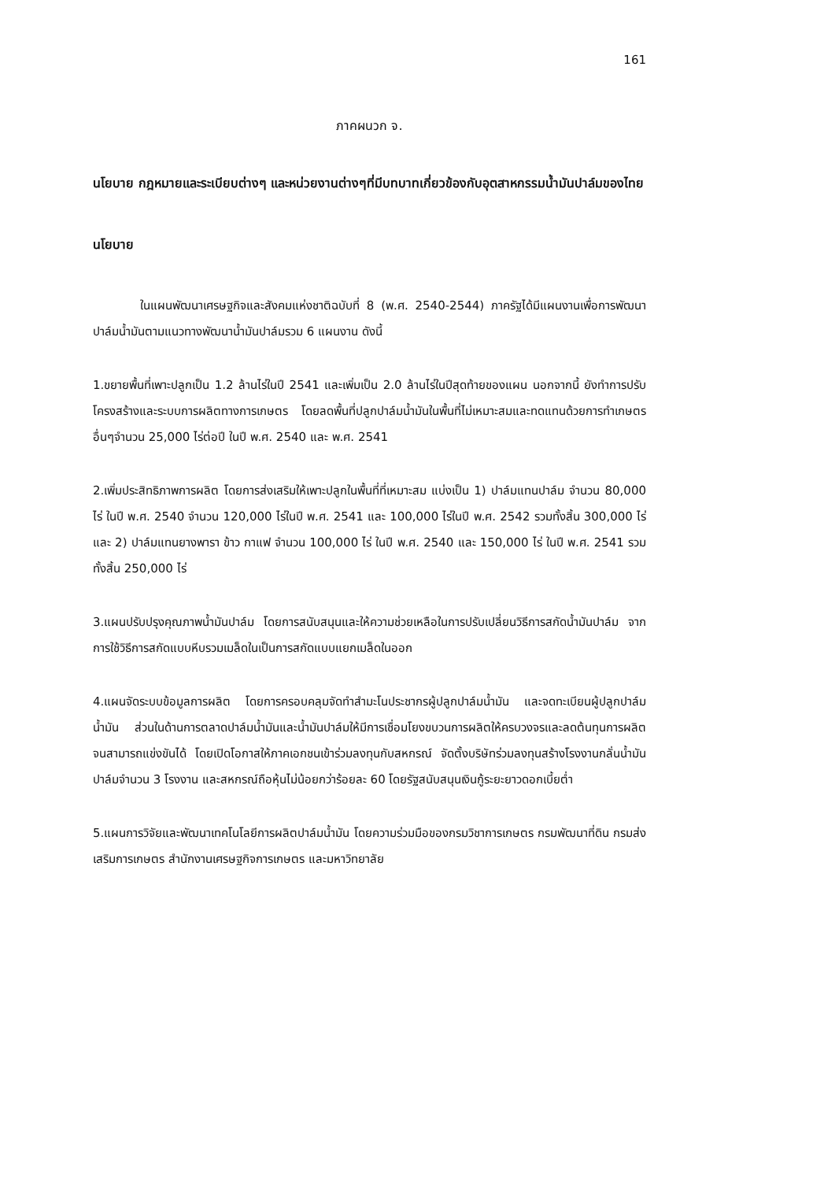161
ภาคผนวก จ.
นโยบาย กฎหมายและระเบียบต่างๆ และหน่วยงานต่างๆที่มีบทบาทเกี่ยวข้องกับอุตสาหกรรมน้ำมันปาล์มของไทย
นโยบาย
ในแผนพัฒนาเศรษฐกิจและสังคมแห่งชาติฉบับที่ 8 (พ.ศ. 2540-2544) ภาครัฐได้มีแผนงานเพื่อการพัฒนาปาล์มน้ำมันตามแนวทางพัฒนาน้ำมันปาล์มรวม 6 แผนงาน ดังนี้
1.ขยายพื้นที่เพาะปลูกเป็น 1.2 ล้านไร่ในปี 2541 และเพิ่มเป็น 2.0 ล้านไร่ในปีสุดท้ายของแผน นอกจากนี้ ยังทำการปรับโครงสร้างและระบบการผลิตทางการเกษตร โดยลดพื้นที่ปลูกปาล์มน้ำมันในพื้นที่ไม่เหมาะสมและทดแทนด้วยการทำเกษตรอื่นๆจำนวน 25,000 ไร่ต่อปี ในปี พ.ศ. 2540 และ พ.ศ. 2541
2.เพิ่มประสิทธิภาพการผลิต โดยการส่งเสริมให้เพาะปลูกในพื้นที่ที่เหมาะสม แบ่งเป็น 1) ปาล์มแทนปาล์ม จำนวน 80,000 ไร่ ในปี พ.ศ. 2540 จำนวน 120,000 ไร่ในปี พ.ศ. 2541 และ 100,000 ไร่ในปี พ.ศ. 2542 รวมทั้งสิ้น 300,000 ไร่ และ 2) ปาล์มแทนยางพารา ข้าว กาแฟ จำนวน 100,000 ไร่ ในปี พ.ศ. 2540 และ 150,000 ไร่ ในปี พ.ศ. 2541 รวมทั้งสิ้น 250,000 ไร่
3.แผนปรับปรุงคุณภาพน้ำมันปาล์ม โดยการสนับสนุนและให้ความช่วยเหลือในการปรับเปลี่ยนวิธีการสกัดน้ำมันปาล์ม จากการใช้วิธีการสกัดแบบหีบรวมเมล็ดในเป็นการสกัดแบบแยกเมล็ดในออก
4.แผนจัดระบบข้อมูลการผลิต โดยการครอบคลุมจัดทำสำมะโนประชากรผู้ปลูกปาล์มน้ำมัน และจดทะเบียนผู้ปลูกปาล์มน้ำมัน ส่วนในด้านการตลาดปาล์มน้ำมันและน้ำมันปาล์มให้มีการเชื่อมโยงขบวนการผลิตให้ครบวงจรและลดต้นทุนการผลิตจนสามารถแข่งขันได้ โดยเปิดโอกาสให้ภาคเอกชนเข้าร่วมลงทุนกับสหกรณ์ จัดตั้งบริษัทร่วมลงทุนสร้างโรงงานกลั่นน้ำมันปาล์มจำนวน 3 โรงงาน และสหกรณ์ถือหุ้นไม่น้อยกว่าร้อยละ 60 โดยรัฐสนับสนุนเงินกู้ระยะยาวดอกเบี้ยต่ำ
5.แผนการวิจัยและพัฒนาเทคโนโลยีการผลิตปาล์มน้ำมัน โดยความร่วมมือของกรมวิชาการเกษตร กรมพัฒนาที่ดิน กรมส่งเสริมการเกษตร สำนักงานเศรษฐกิจการเกษตร และมหาวิทยาลัย